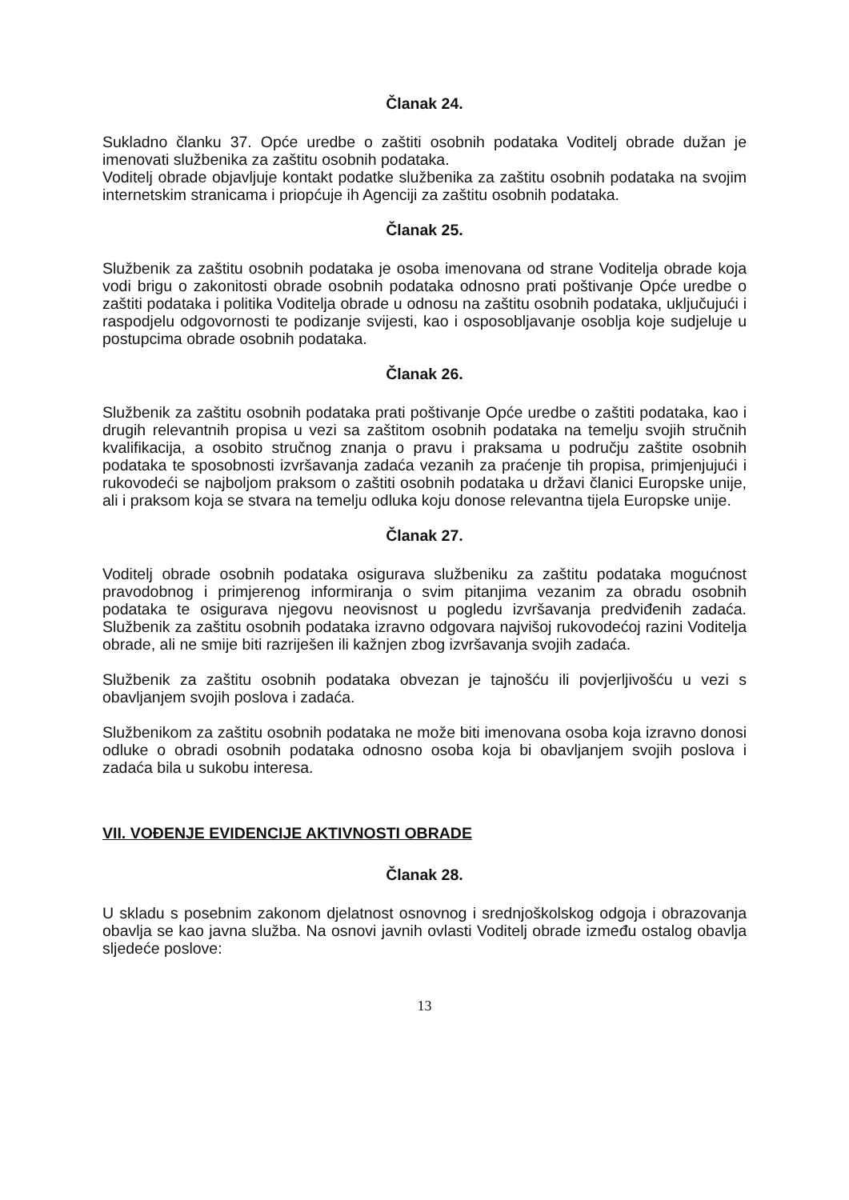Članak 24.
Sukladno članku 37. Opće uredbe o zaštiti osobnih podataka Voditelj obrade dužan je imenovati službenika za zaštitu osobnih podataka.
Voditelj obrade objavljuje kontakt podatke službenika za zaštitu osobnih podataka na svojim internetskim stranicama i priopćuje ih Agenciji za zaštitu osobnih podataka.
Članak 25.
Službenik za zaštitu osobnih podataka je osoba imenovana od strane Voditelja obrade koja vodi brigu o zakonitosti obrade osobnih podataka odnosno prati poštivanje Opće uredbe o zaštiti podataka i politika Voditelja obrade u odnosu na zaštitu osobnih podataka, uključujući i raspodjelu odgovornosti te podizanje svijesti, kao i osposobljavanje osoblja koje sudjeluje u postupcima obrade osobnih podataka.
Članak 26.
Službenik za zaštitu osobnih podataka prati poštivanje Opće uredbe o zaštiti podataka, kao i drugih relevantnih propisa u vezi sa zaštitom osobnih podataka na temelju svojih stručnih kvalifikacija, a osobito stručnog znanja o pravu i praksama u području zaštite osobnih podataka te sposobnosti izvršavanja zadaća vezanih za praćenje tih propisa, primjenjujući i rukovodeći se najboljom praksom o zaštiti osobnih podataka u državi članici Europske unije, ali i praksom koja se stvara na temelju odluka koju donose relevantna tijela Europske unije.
Članak 27.
Voditelj obrade osobnih podataka osigurava službeniku za zaštitu podataka mogućnost pravodobnog i primjerenog informiranja o svim pitanjima vezanim za obradu osobnih podataka te osigurava njegovu neovisnost u pogledu izvršavanja predviđenih zadaća. Službenik za zaštitu osobnih podataka izravno odgovara najvišoj rukovodećoj razini Voditelja obrade, ali ne smije biti razriješen ili kažnjen zbog izvršavanja svojih zadaća.
Službenik za zaštitu osobnih podataka obvezan je tajnošću ili povjerljivošću u vezi s obavljanjem svojih poslova i zadaća.
Službenikom za zaštitu osobnih podataka ne može biti imenovana osoba koja izravno donosi odluke o obradi osobnih podataka odnosno osoba koja bi obavljanjem svojih poslova i zadaća bila u sukobu interesa.
VII. VOĐENJE EVIDENCIJE AKTIVNOSTI OBRADE
Članak 28.
U skladu s posebnim zakonom djelatnost osnovnog i srednjoškolskog odgoja i obrazovanja obavlja se kao javna služba. Na osnovi javnih ovlasti Voditelj obrade između ostalog obavlja sljedeće poslove:
13